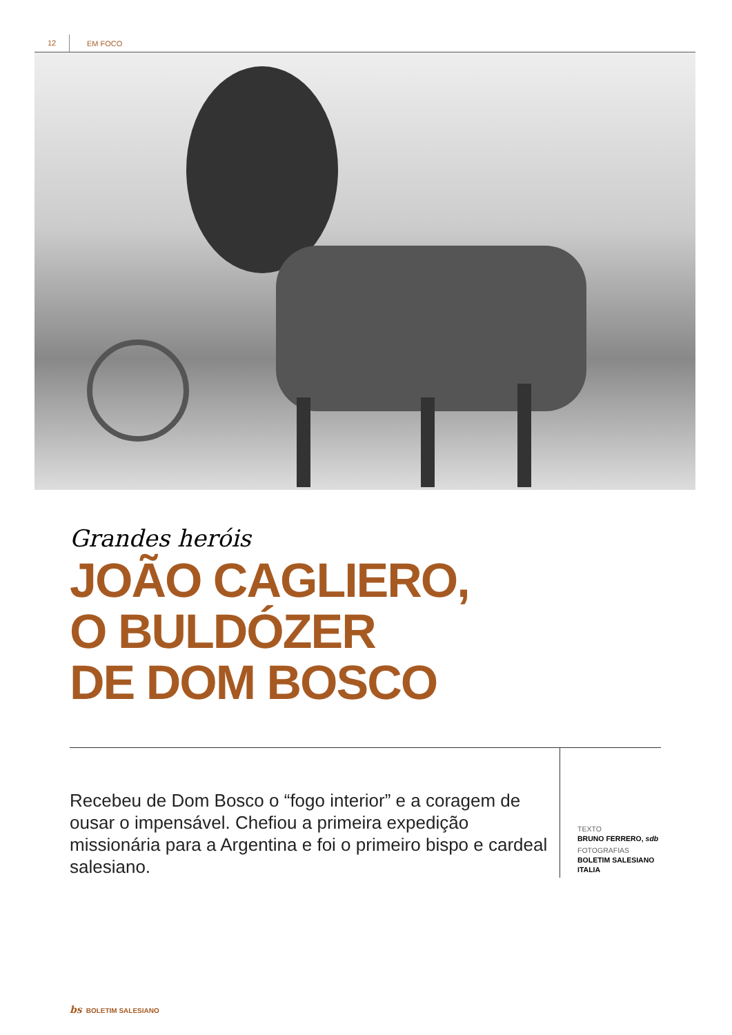12 EM FOCO
Grandes heróis
JOÃO CAGLIERO,
O BULDÓZER
DE DOM BOSCO
Recebeu de Dom Bosco o “fogo interior” e a coragem de ousar o impensável. Chefiou a primeira expedição missionária para a Argentina e foi o primeiro bispo e cardeal salesiano.
TEXTO
BRUNO FERRERO, sdb
FOTOGRAFIAS
BOLETIM SALESIANO
ITALIA
bs BOLETIM SALESIANO